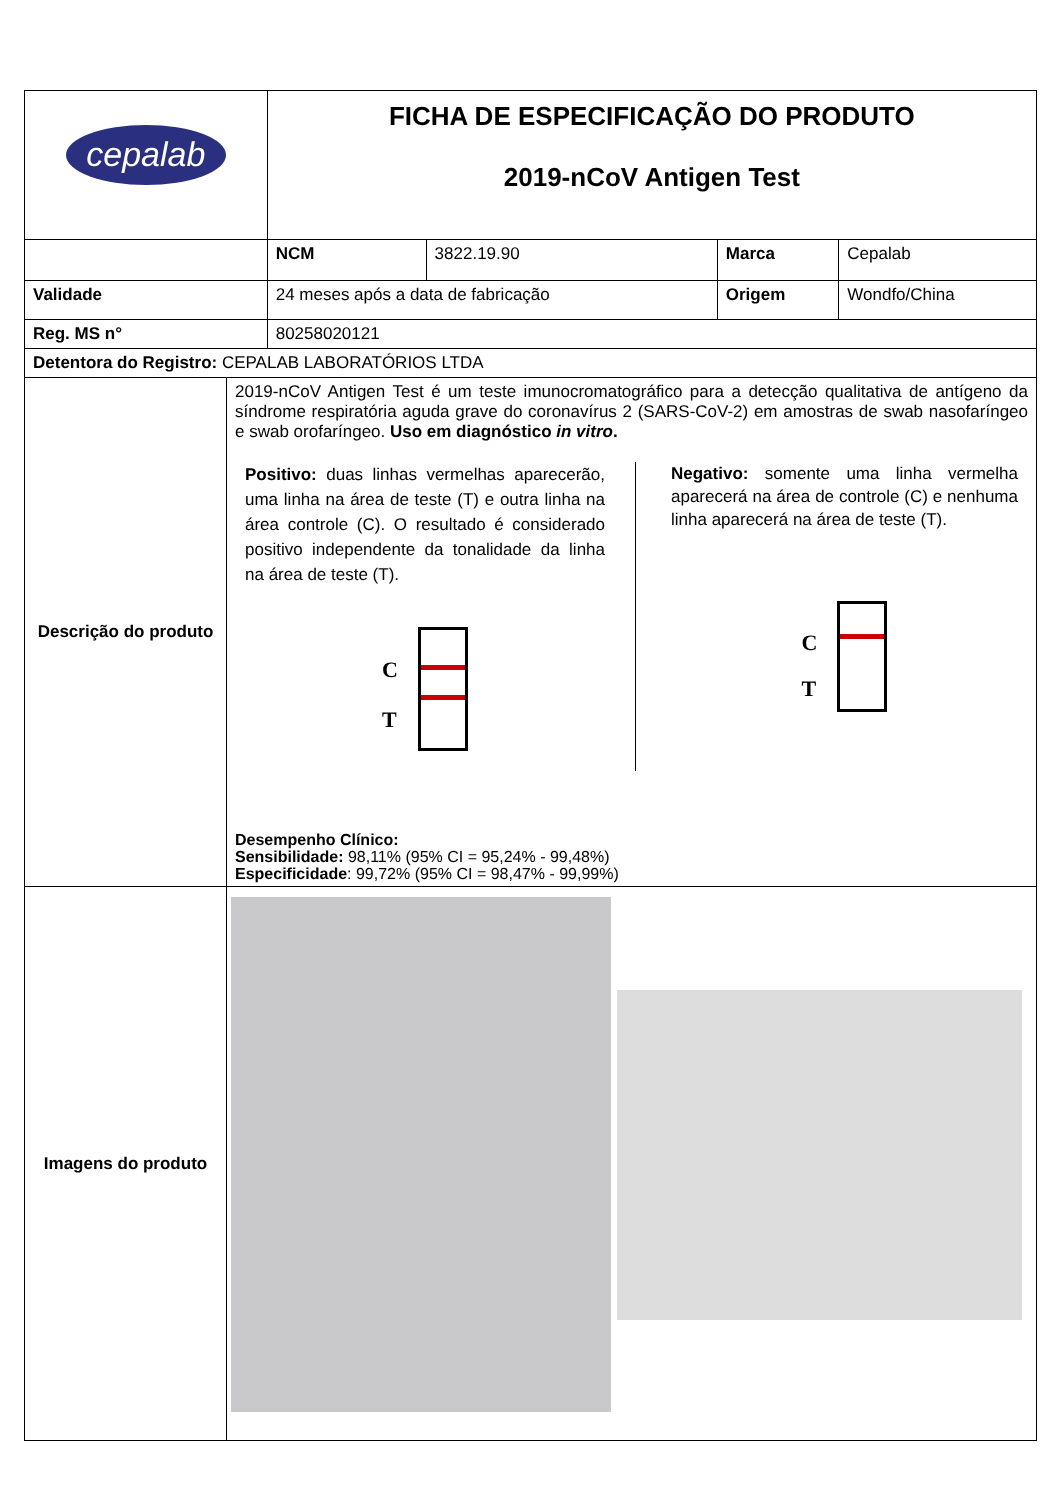| cepalab | | FICHA DE ESPECIFICAÇÃO DO PRODUTO 2019-nCoV Antigen Test | | | |
| | | NCM | 3822.19.90 | Marca | Cepalab |
| Validade | | 24 meses após a data de fabricação | | Origem | Wondfo/China |
| Reg. MS n° | | 80258020121 | | | |
| Detentora do Registro: CEPALAB LABORATÓRIOS LTDA | | | | | |
| Descrição do produto | 2019-nCoV Antigen Test é um teste imunocromatográfico para a detecção qualitativa de antígeno da síndrome respiratória aguda grave do coronavírus 2 (SARS-CoV-2) em amostras de swab nasofaríngeo e swab orofaríngeo. Uso em diagnóstico in vitro . Positivo: duas linhas vermelhas aparecerão, uma linha na área de teste (T) e outra linha na área controle (C). O resultado é considerado positivo independente da tonalidade da linha na área de teste (T). C T Negativo: somente uma linha vermelha aparecerá na área de controle (C) e nenhuma linha aparecerá na área de teste (T). C T Desempenho Clínico: Sensibilidade: 98,11% (95% CI = 95,24% - 99,48%) Especificidade : 99,72% (95% CI = 98,47% - 99,99%) | | | | |
| Imagens do produto | | | | | |